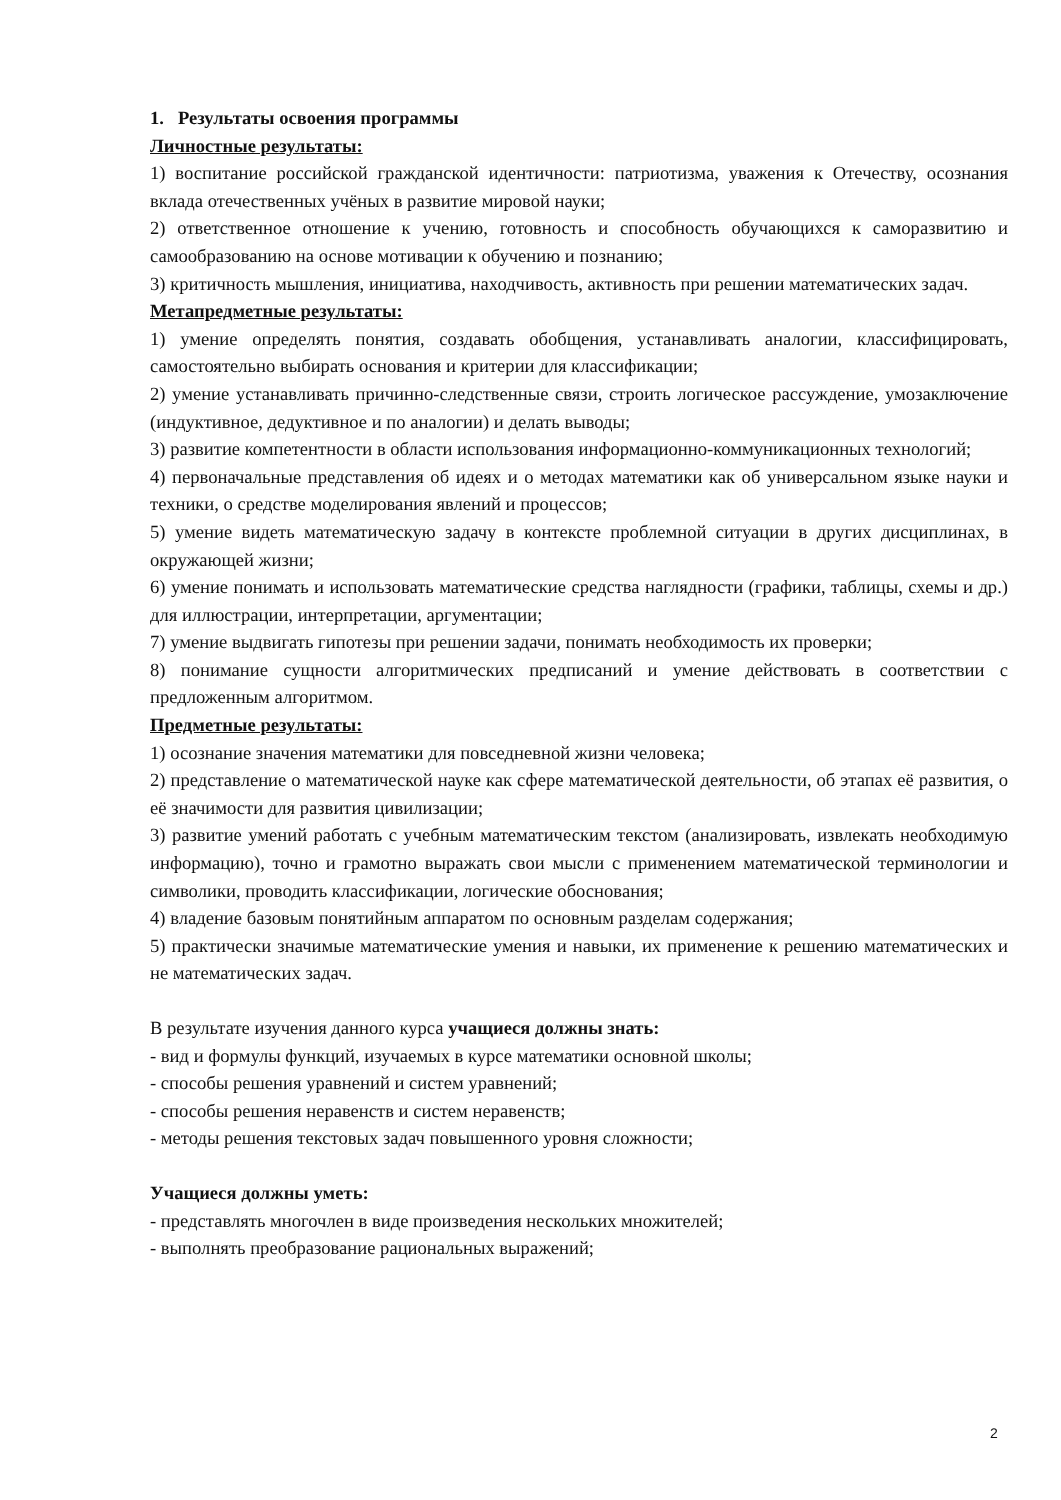1. Результаты освоения программы
Личностные результаты:
1) воспитание российской гражданской идентичности: патриотизма, уважения к Отечеству, осознания вклада отечественных учёных в развитие мировой науки;
2) ответственное отношение к учению, готовность и способность обучающихся к саморазвитию и самообразованию на основе мотивации к обучению и познанию;
3) критичность мышления, инициатива, находчивость, активность при решении математических задач.
Метапредметные результаты:
1) умение определять понятия, создавать обобщения, устанавливать аналогии, классифицировать, самостоятельно выбирать основания и критерии для классификации;
2) умение устанавливать причинно-следственные связи, строить логическое рассуждение, умозаключение (индуктивное, дедуктивное и по аналогии) и делать выводы;
3) развитие компетентности в области использования информационно-коммуникационных технологий;
4) первоначальные представления об идеях и о методах математики как об универсальном языке науки и техники, о средстве моделирования явлений и процессов;
5) умение видеть математическую задачу в контексте проблемной ситуации в других дисциплинах, в окружающей жизни;
6) умение понимать и использовать математические средства наглядности (графики, таблицы, схемы и др.) для иллюстрации, интерпретации, аргументации;
7) умение выдвигать гипотезы при решении задачи, понимать необходимость их проверки;
8) понимание сущности алгоритмических предписаний и умение действовать в соответствии с предложенным алгоритмом.
Предметные результаты:
1) осознание значения математики для повседневной жизни человека;
2) представление о математической науке как сфере математической деятельности, об этапах её развития, о её значимости для развития цивилизации;
3) развитие умений работать с учебным математическим текстом (анализировать, извлекать необходимую информацию), точно и грамотно выражать свои мысли с применением математической терминологии и символики, проводить классификации, логические обоснования;
4) владение базовым понятийным аппаратом по основным разделам содержания;
5) практически значимые математические умения и навыки, их применение к решению математических и не математических задач.
В результате изучения данного курса учащиеся должны знать:
- вид и формулы функций, изучаемых в курсе математики основной школы;
- способы решения уравнений и систем уравнений;
- способы решения неравенств и систем неравенств;
- методы решения текстовых задач повышенного уровня сложности;
Учащиеся должны уметь:
- представлять многочлен в виде произведения нескольких множителей;
- выполнять преобразование рациональных выражений;
2